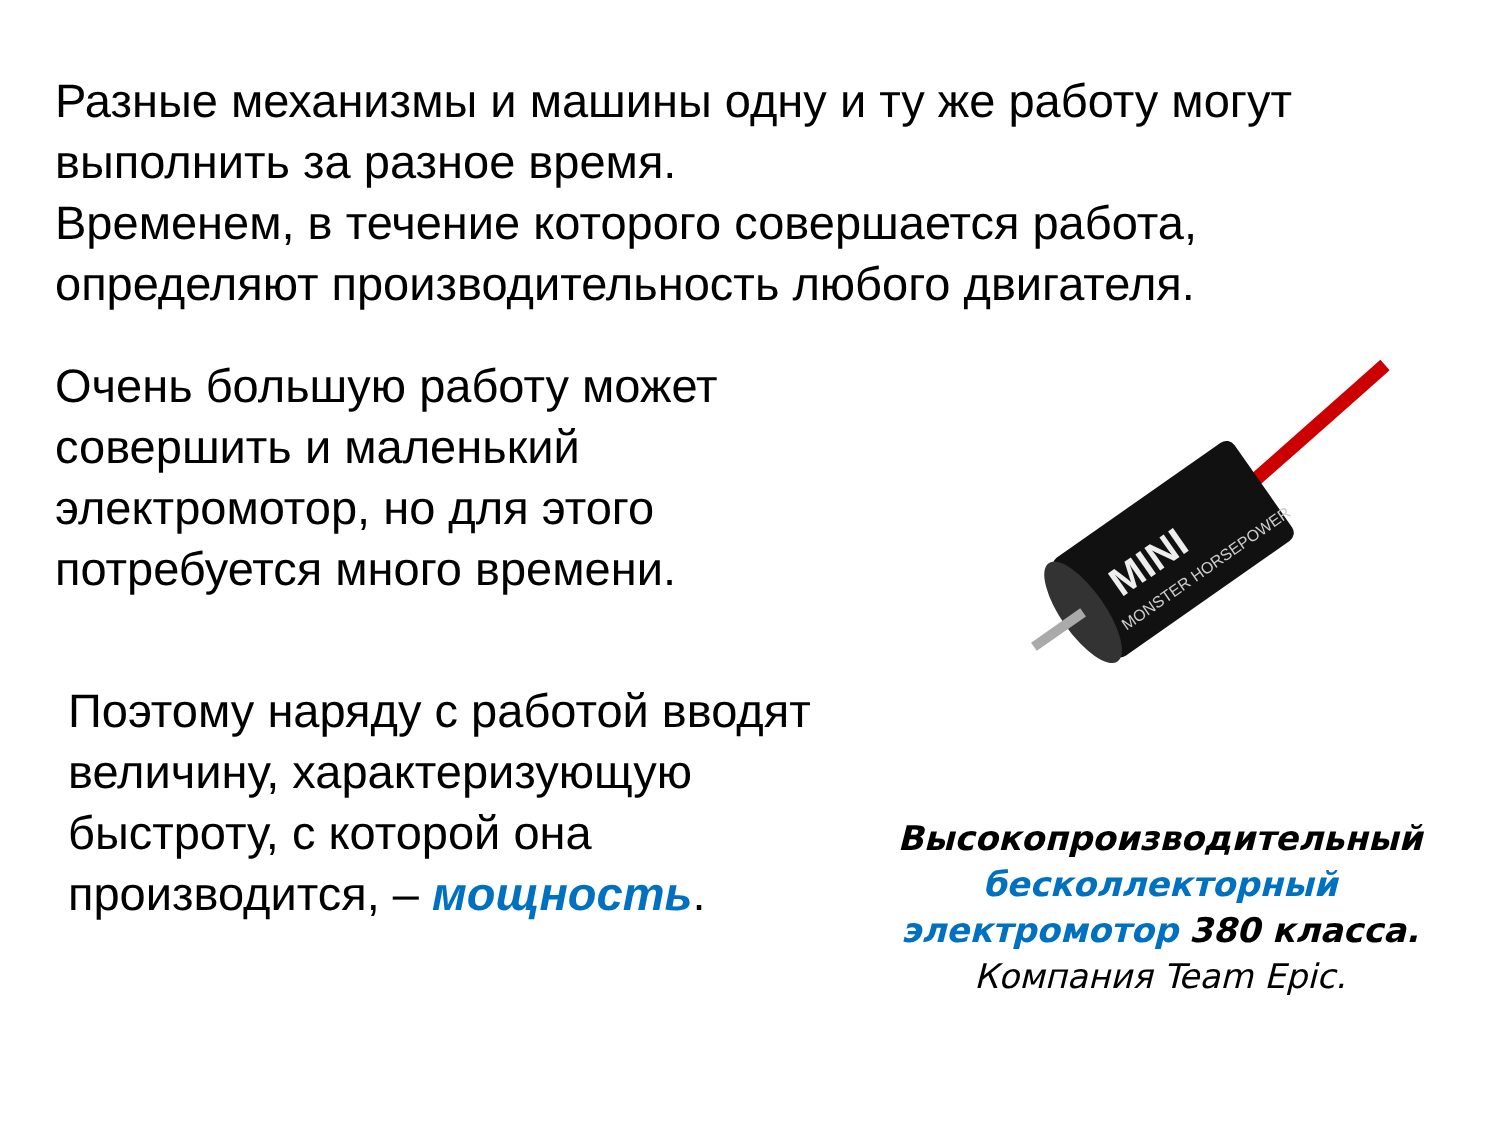Разные механизмы и машины одну и ту же работу могут выполнить за разное время.
Временем, в течение которого совершается работа, определяют производительность любого двигателя.
Очень большую работу может совершить и маленький электромотор, но для этого потребуется много времени.
Поэтому наряду с работой вводят величину, характеризующую быстроту, с которой она производится, – мощность.
MINI
MONSTER HORSEPOWER
Высокопроизводительный бесколлекторный электромотор 380 класса.
Компания Team Epic.